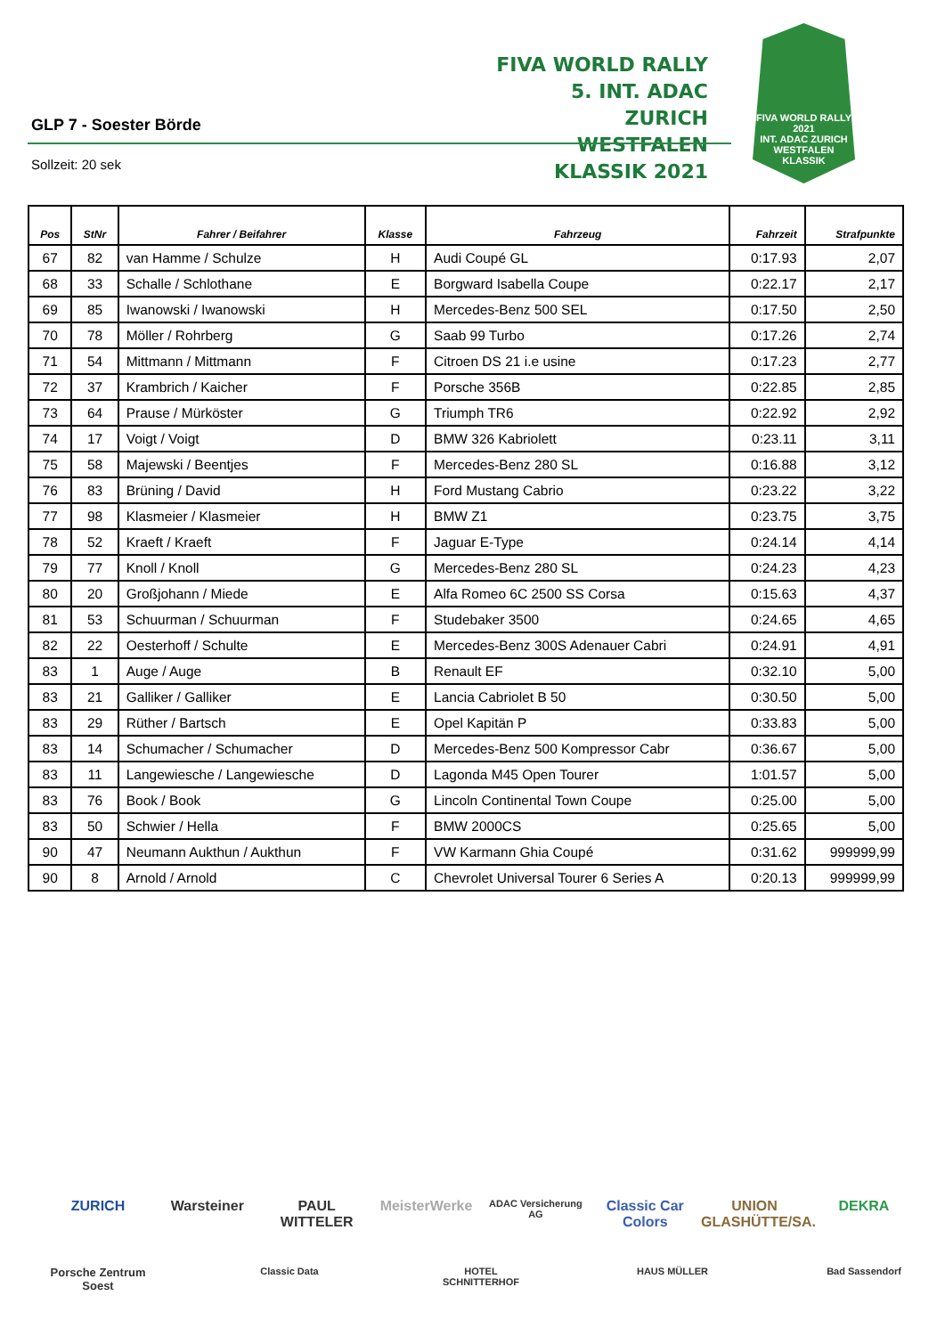GLP 7 - Soester Börde
FIVA WORLD RALLY
5. INT. ADAC ZURICH
WESTFALEN KLASSIK 2021
FIVA WORLD RALLY 2021
INT. ADAC ZURICH
WESTFALEN
KLASSIK
Sollzeit: 20 sek
| Pos | StNr | Fahrer / Beifahrer | Klasse | Fahrzeug | Fahrzeit | Strafpunkte |
| --- | --- | --- | --- | --- | --- | --- |
| 67 | 82 | van Hamme / Schulze | H | Audi Coupé GL | 0:17.93 | 2,07 |
| 68 | 33 | Schalle / Schlothane | E | Borgward Isabella Coupe | 0:22.17 | 2,17 |
| 69 | 85 | Iwanowski / Iwanowski | H | Mercedes-Benz 500 SEL | 0:17.50 | 2,50 |
| 70 | 78 | Möller / Rohrberg | G | Saab 99 Turbo | 0:17.26 | 2,74 |
| 71 | 54 | Mittmann / Mittmann | F | Citroen DS 21 i.e usine | 0:17.23 | 2,77 |
| 72 | 37 | Krambrich / Kaicher | F | Porsche 356B | 0:22.85 | 2,85 |
| 73 | 64 | Prause / Mürköster | G | Triumph TR6 | 0:22.92 | 2,92 |
| 74 | 17 | Voigt / Voigt | D | BMW 326 Kabriolett | 0:23.11 | 3,11 |
| 75 | 58 | Majewski / Beentjes | F | Mercedes-Benz 280 SL | 0:16.88 | 3,12 |
| 76 | 83 | Brüning / David | H | Ford Mustang Cabrio | 0:23.22 | 3,22 |
| 77 | 98 | Klasmeier / Klasmeier | H | BMW Z1 | 0:23.75 | 3,75 |
| 78 | 52 | Kraeft / Kraeft | F | Jaguar E-Type | 0:24.14 | 4,14 |
| 79 | 77 | Knoll / Knoll | G | Mercedes-Benz 280 SL | 0:24.23 | 4,23 |
| 80 | 20 | Großjohann / Miede | E | Alfa Romeo 6C 2500 SS Corsa | 0:15.63 | 4,37 |
| 81 | 53 | Schuurman / Schuurman | F | Studebaker 3500 | 0:24.65 | 4,65 |
| 82 | 22 | Oesterhoff / Schulte | E | Mercedes-Benz 300S Adenauer Cabri | 0:24.91 | 4,91 |
| 83 | 1 | Auge / Auge | B | Renault EF | 0:32.10 | 5,00 |
| 83 | 21 | Galliker / Galliker | E | Lancia Cabriolet B 50 | 0:30.50 | 5,00 |
| 83 | 29 | Rüther / Bartsch | E | Opel Kapitän P | 0:33.83 | 5,00 |
| 83 | 14 | Schumacher / Schumacher | D | Mercedes-Benz 500 Kompressor Cabr | 0:36.67 | 5,00 |
| 83 | 11 | Langewiesche / Langewiesche | D | Lagonda M45 Open Tourer | 1:01.57 | 5,00 |
| 83 | 76 | Book / Book | G | Lincoln Continental Town Coupe | 0:25.00 | 5,00 |
| 83 | 50 | Schwier / Hella | F | BMW 2000CS | 0:25.65 | 5,00 |
| 90 | 47 | Neumann Aukthun / Aukthun | F | VW Karmann Ghia Coupé | 0:31.62 | 999999,99 |
| 90 | 8 | Arnold / Arnold | C | Chevrolet Universal Tourer 6 Series A | 0:20.13 | 999999,99 |
ZURICH Warsteiner PAUL WITTELER MeisterWerke ADAC Versicherung AG Classic Car Colors UNION GLASHÜTTE/SA. DEKRA Porsche Zentrum Soest Classic Data HOTEL SCHNITTERHOF HAUS MÜLLER Bad Sassendorf